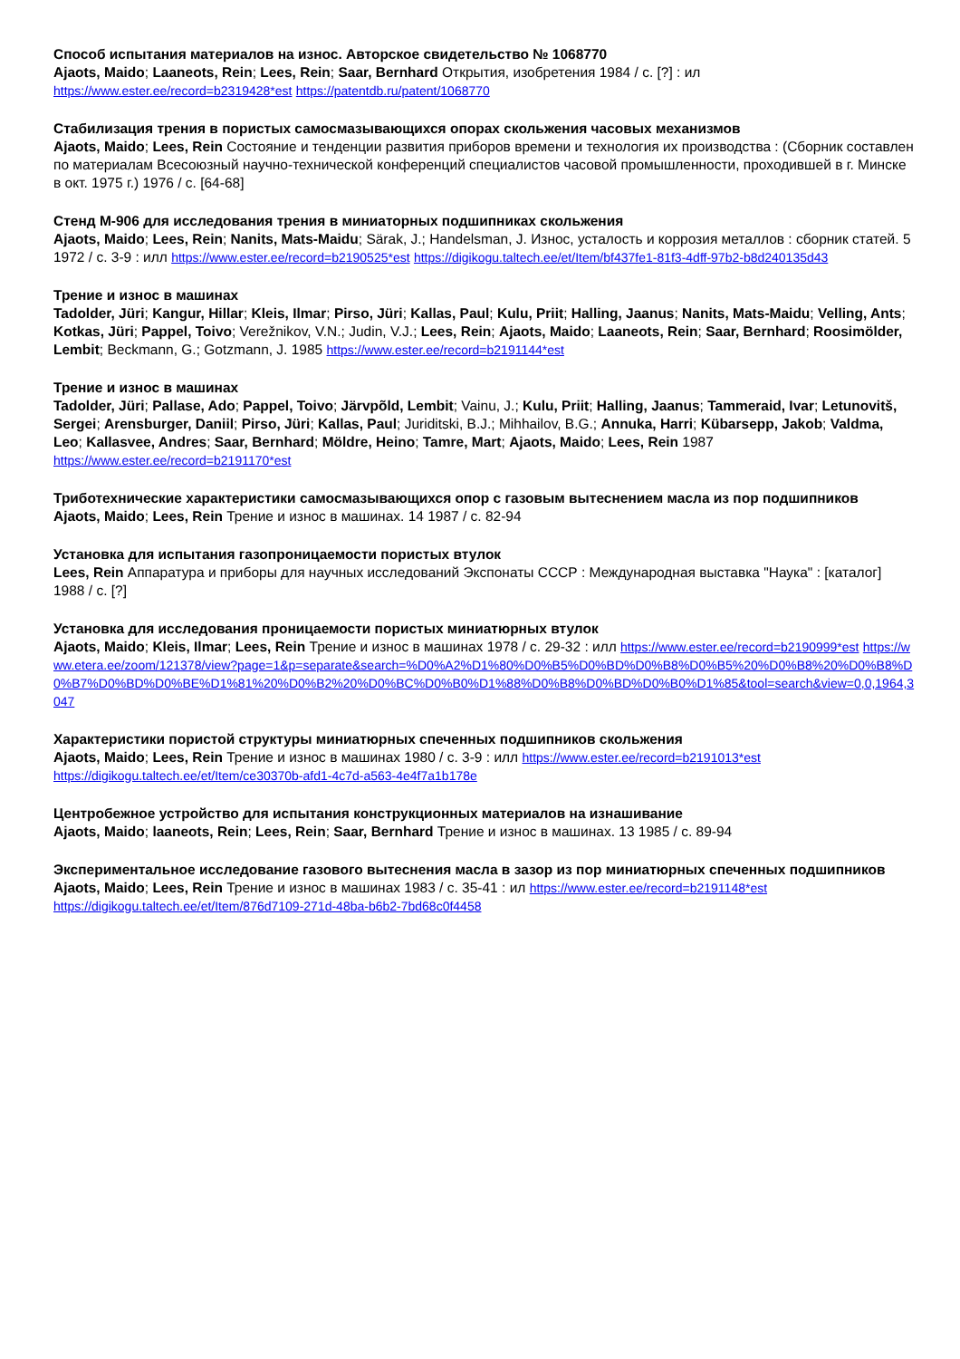Способ испытания материалов на износ. Авторское свидетельство № 1068770
Ajaots, Maido; Laaneots, Rein; Lees, Rein; Saar, Bernhard Открытия, изобретения 1984 / с. [?] : ил
https://www.ester.ee/record=b2319428*est https://patentdb.ru/patent/1068770
Стабилизация трения в пористых самосмазывающихся опорах скольжения часовых механизмов
Ajaots, Maido; Lees, Rein Состояние и тенденции развития приборов времени и технология их производства : (Сборник составлен по материалам Всесоюзный научно-технической конференций специалистов часовой промышленности, проходившей в г. Минске в окт. 1975 г.) 1976 / с. [64-68]
Стенд М-906 для исследования трения в миниаторных подшипниках скольжения
Ajaots, Maido; Lees, Rein; Nanits, Mats-Maidu; Särak, J.; Handelsman, J. Износ, усталость и коррозия металлов : сборник статей. 5 1972 / с. 3-9 : илл https://www.ester.ee/record=b2190525*est https://digikogu.taltech.ee/et/Item/bf437fe1-81f3-4dff-97b2-b8d240135d43
Трение и износ в машинах
Tadolder, Jüri; Kangur, Hillar; Kleis, Ilmar; Pirso, Jüri; Kallas, Paul; Kulu, Priit; Halling, Jaanus; Nanits, Mats-Maidu; Velling, Ants; Kotkas, Jüri; Pappel, Toivo; Verežnikov, V.N.; Judin, V.J.; Lees, Rein; Ajaots, Maido; Laaneots, Rein; Saar, Bernhard; Roosimölder, Lembit; Beckmann, G.; Gotzmann, J. 1985 https://www.ester.ee/record=b2191144*est
Трение и износ в машинах
Tadolder, Jüri; Pallase, Ado; Pappel, Toivo; Järvpõld, Lembit; Vainu, J.; Kulu, Priit; Halling, Jaanus; Tammeraid, Ivar; Letunovitš, Sergei; Arensburger, Daniil; Pirso, Jüri; Kallas, Paul; Juriditski, B.J.; Mihhailov, B.G.; Annuka, Harri; Kübarsepp, Jakob; Valdma, Leo; Kallasvee, Andres; Saar, Bernhard; Möldre, Heino; Tamre, Mart; Ajaots, Maido; Lees, Rein 1987
https://www.ester.ee/record=b2191170*est
Триботехнические характеристики самосмазывающихся опор с газовым вытеснением масла из пор подшипников
Ajaots, Maido; Lees, Rein Трение и износ в машинах. 14 1987 / с. 82-94
Установка для испытания газопроницаемости пористых втулок
Lees, Rein Аппаратура и приборы для научных исследований Экспонаты СССР : Международная выставка "Наука" : [каталог] 1988 / с. [?]
Установка для исследования проницаемости пористых миниатюрных втулок
Ajaots, Maido; Kleis, Ilmar; Lees, Rein Трение и износ в машинах 1978 / с. 29-32 : илл https://www.ester.ee/record=b2190999*est https://www.etera.ee/zoom/121378/view?page=1&p=separate&search=%D0%A2%D1%80%D0%B5%D0%BD%D0%B8%D0%B5%20%D0%B8%20%D0%B8%D0%B7%D0%BD%D0%BE%D1%81%20%D0%B2%20%D0%BC%D0%B0%D1%88%D0%B8%D0%BD%D0%B0%D1%85&tool=search&view=0,0,1964,3047
Характеристики пористой структуры миниатюрных спеченных подшипников скольжения
Ajaots, Maido; Lees, Rein Трение и износ в машинах 1980 / с. 3-9 : илл https://www.ester.ee/record=b2191013*est
https://digikogu.taltech.ee/et/Item/ce30370b-afd1-4c7d-a563-4e4f7a1b178e
Центробежное устройство для испытания конструкционных материалов на изнашивание
Ajaots, Maido; laaneots, Rein; Lees, Rein; Saar, Bernhard Трение и износ в машинах. 13 1985 / с. 89-94
Экспериментальное исследование газового вытеснения масла в зазор из пор миниатюрных спеченных подшипников
Ajaots, Maido; Lees, Rein Трение и износ в машинах 1983 / с. 35-41 : ил https://www.ester.ee/record=b2191148*est
https://digikogu.taltech.ee/et/Item/876d7109-271d-48ba-b6b2-7bd68c0f4458